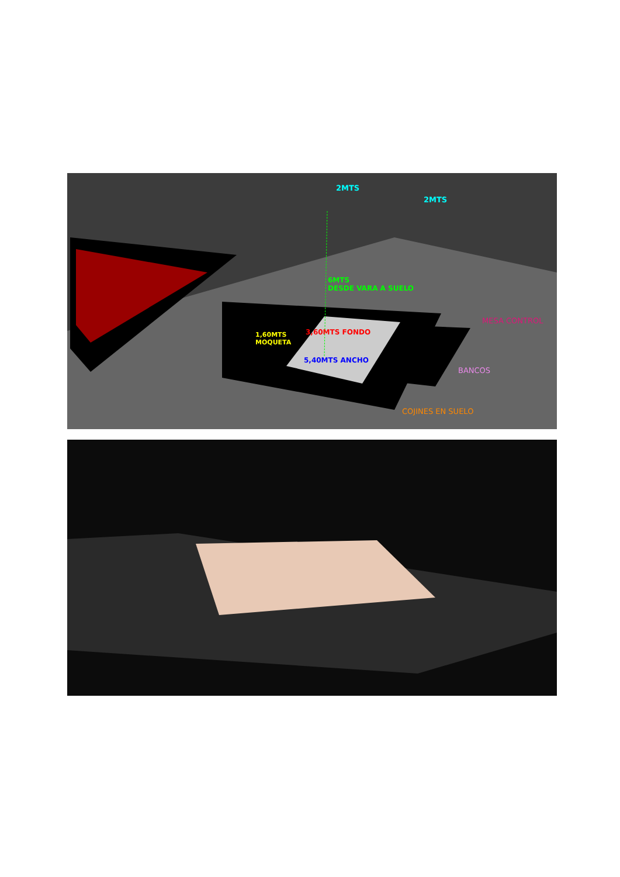2MTS
2MTS
6MTS
DESDE VARA A SUELO
MESA CONTROL
1,60MTS
MOQUETA
3,60MTS FONDO
5,40MTS ANCHO
BANCOS
COJINES EN SUELO